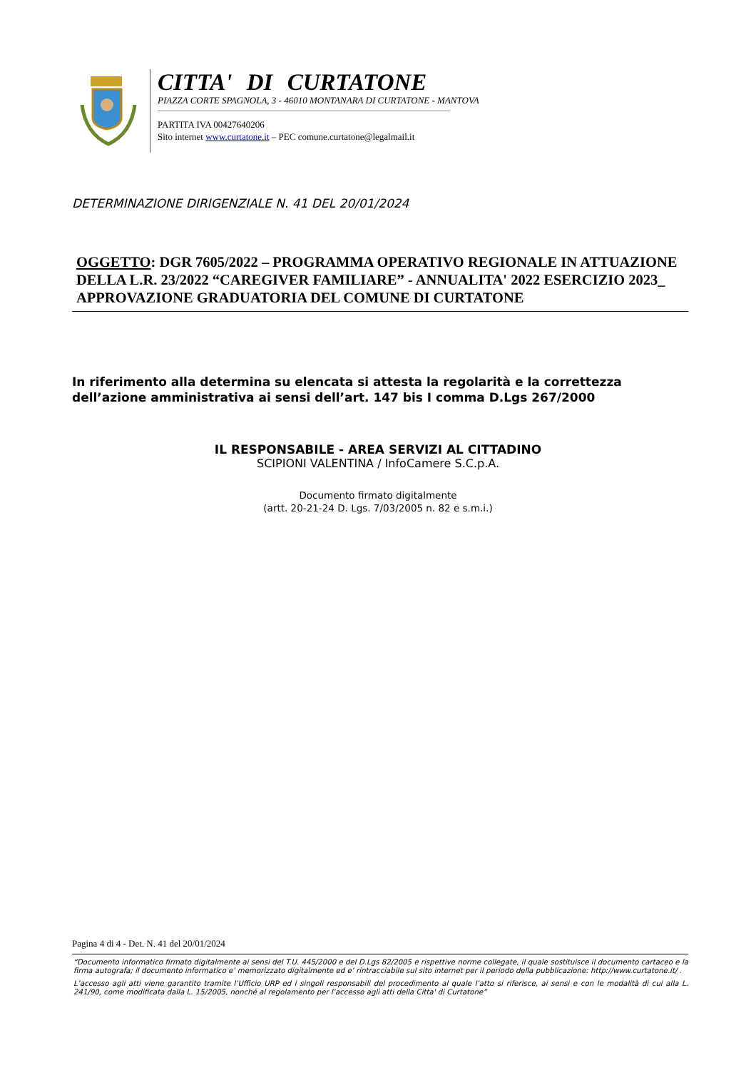CITTA' DI CURTATONE
PIAZZA CORTE SPAGNOLA, 3 - 46010 MONTANARA DI CURTATONE - MANTOVA
PARTITA IVA 00427640206
Sito internet www.curtatone.it – PEC comune.curtatone@legalmail.it
DETERMINAZIONE DIRIGENZIALE N. 41 DEL 20/01/2024
OGGETTO: DGR 7605/2022 – PROGRAMMA OPERATIVO REGIONALE IN ATTUAZIONE DELLA L.R. 23/2022 “CAREGIVER FAMILIARE” - ANNUALITA' 2022 ESERCIZIO 2023_ APPROVAZIONE GRADUATORIA DEL COMUNE DI CURTATONE
In riferimento alla determina su elencata si attesta la regolarità e la correttezza dell’azione amministrativa ai sensi dell’art. 147 bis I comma D.Lgs 267/2000
IL RESPONSABILE - AREA SERVIZI AL CITTADINO
SCIPIONI VALENTINA / InfoCamere S.C.p.A.
Documento firmato digitalmente
(artt. 20-21-24 D. Lgs. 7/03/2005 n. 82 e s.m.i.)
Pagina 4 di 4 - Det. N. 41 del 20/01/2024
“Documento informatico firmato digitalmente ai sensi del T.U. 445/2000 e del D.Lgs 82/2005 e rispettive norme collegate, il quale sostituisce il documento cartaceo e la firma autografa; il documento informatico e’ memorizzato digitalmente ed e’ rintracciabile sul sito internet per il periodo della pubblicazione: http://www.curtatone.it/ .
L’accesso agli atti viene garantito tramite l’Ufficio URP ed i singoli responsabili del procedimento al quale l’atto si riferisce, ai sensi e con le modalità di cui alla L. 241/90, come modificata dalla L. 15/2005, nonché al regolamento per l’accesso agli atti della Citta' di Curtatone”